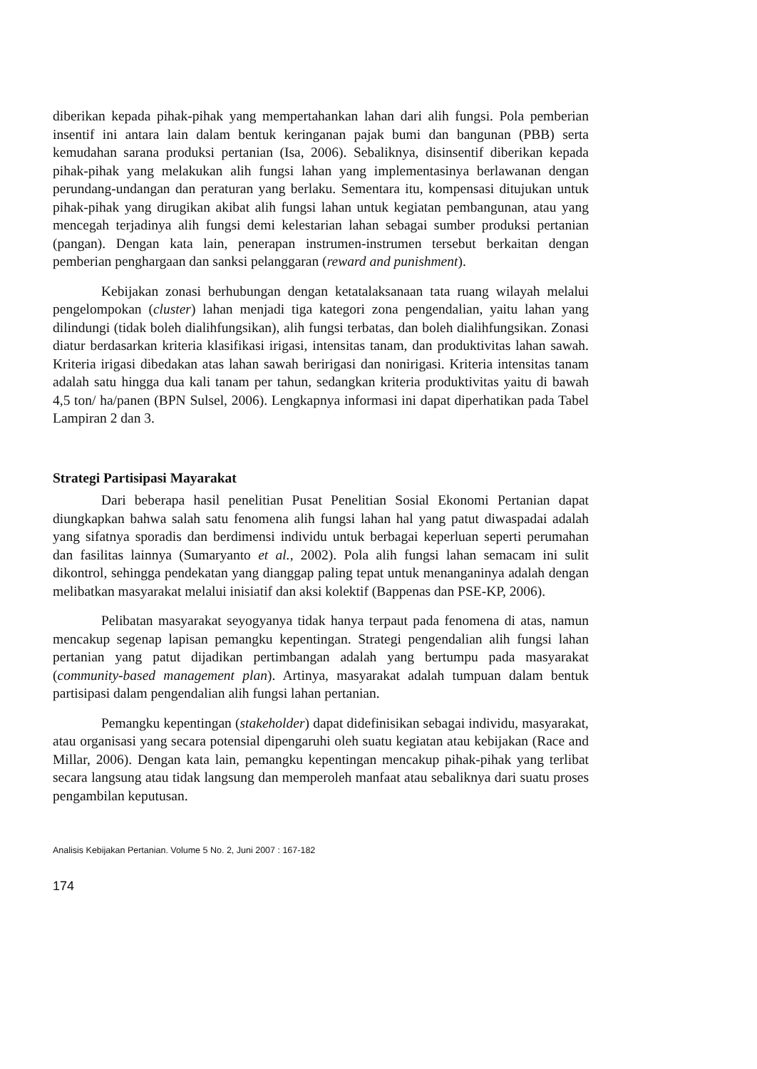diberikan kepada pihak-pihak yang mempertahankan lahan dari alih fungsi. Pola pemberian insentif ini antara lain dalam bentuk keringanan pajak bumi dan bangunan (PBB) serta kemudahan sarana produksi pertanian (Isa, 2006). Sebaliknya, disinsentif diberikan kepada pihak-pihak yang melakukan alih fungsi lahan yang implementasinya berlawanan dengan perundang-undangan dan peraturan yang berlaku. Sementara itu, kompensasi ditujukan untuk pihak-pihak yang dirugikan akibat alih fungsi lahan untuk kegiatan pembangunan, atau yang mencegah terjadinya alih fungsi demi kelestarian lahan sebagai sumber produksi pertanian (pangan). Dengan kata lain, penerapan instrumen-instrumen tersebut berkaitan dengan pemberian penghargaan dan sanksi pelanggaran (reward and punishment).
Kebijakan zonasi berhubungan dengan ketatalaksanaan tata ruang wilayah melalui pengelompokan (cluster) lahan menjadi tiga kategori zona pengendalian, yaitu lahan yang dilindungi (tidak boleh dialihfungsikan), alih fungsi terbatas, dan boleh dialihfungsikan. Zonasi diatur berdasarkan kriteria klasifikasi irigasi, intensitas tanam, dan produktivitas lahan sawah. Kriteria irigasi dibedakan atas lahan sawah beririgasi dan nonirigasi. Kriteria intensitas tanam adalah satu hingga dua kali tanam per tahun, sedangkan kriteria produktivitas yaitu di bawah 4,5 ton/ ha/panen (BPN Sulsel, 2006). Lengkapnya informasi ini dapat diperhatikan pada Tabel Lampiran 2 dan 3.
Strategi Partisipasi Mayarakat
Dari beberapa hasil penelitian Pusat Penelitian Sosial Ekonomi Pertanian dapat diungkapkan bahwa salah satu fenomena alih fungsi lahan hal yang patut diwaspadai adalah yang sifatnya sporadis dan berdimensi individu untuk berbagai keperluan seperti perumahan dan fasilitas lainnya (Sumaryanto et al., 2002). Pola alih fungsi lahan semacam ini sulit dikontrol, sehingga pendekatan yang dianggap paling tepat untuk menanganinya adalah dengan melibatkan masyarakat melalui inisiatif dan aksi kolektif (Bappenas dan PSE-KP, 2006).
Pelibatan masyarakat seyogyanya tidak hanya terpaut pada fenomena di atas, namun mencakup segenap lapisan pemangku kepentingan. Strategi pengendalian alih fungsi lahan pertanian yang patut dijadikan pertimbangan adalah yang bertumpu pada masyarakat (community-based management plan). Artinya, masyarakat adalah tumpuan dalam bentuk partisipasi dalam pengendalian alih fungsi lahan pertanian.
Pemangku kepentingan (stakeholder) dapat didefinisikan sebagai individu, masyarakat, atau organisasi yang secara potensial dipengaruhi oleh suatu kegiatan atau kebijakan (Race and Millar, 2006). Dengan kata lain, pemangku kepentingan mencakup pihak-pihak yang terlibat secara langsung atau tidak langsung dan memperoleh manfaat atau sebaliknya dari suatu proses pengambilan keputusan.
Analisis Kebijakan Pertanian. Volume 5 No. 2, Juni 2007 : 167-182
174